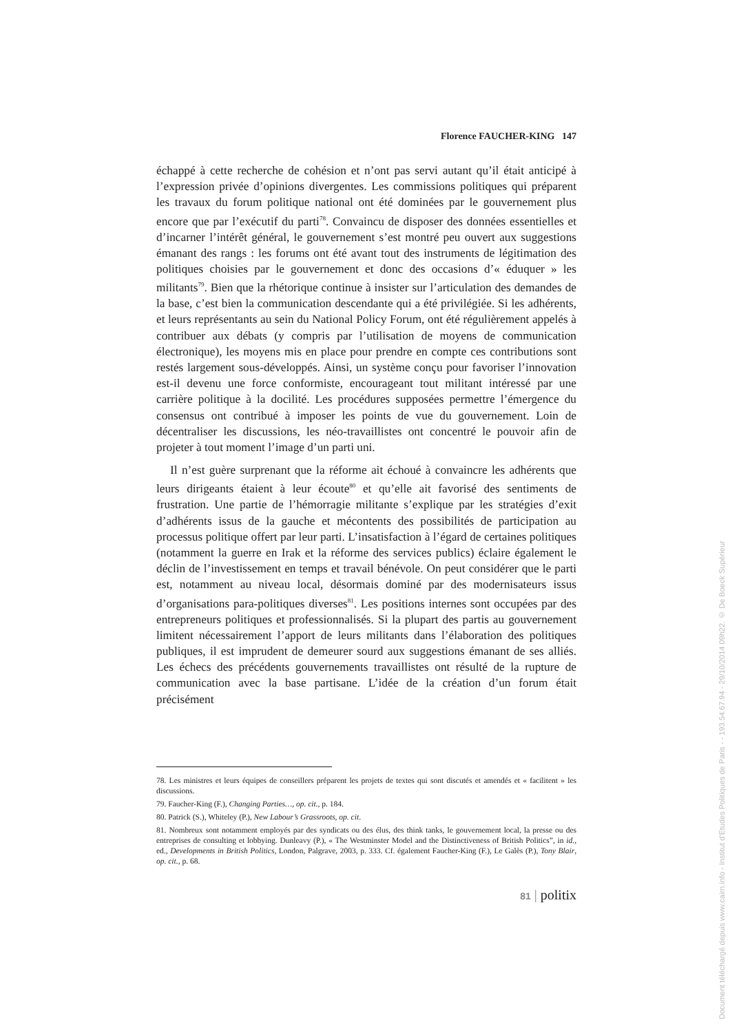Florence FAUCHER-KING 147
échappé à cette recherche de cohésion et n’ont pas servi autant qu’il était anticipé à l’expression privée d’opinions divergentes. Les commissions politiques qui préparent les travaux du forum politique national ont été dominées par le gouvernement plus encore que par l’exécutif du parti<sup>78</sup>. Convaincu de disposer des données essentielles et d’incarner l’intérêt général, le gouvernement s’est montré peu ouvert aux suggestions émanant des rangs : les forums ont été avant tout des instruments de légitimation des politiques choisies par le gouvernement et donc des occasions d’« éduquer » les militants<sup>79</sup>. Bien que la rhétorique continue à insister sur l’articulation des demandes de la base, c’est bien la communication descendante qui a été privilégiée. Si les adhérents, et leurs représentants au sein du National Policy Forum, ont été régulièrement appelés à contribuer aux débats (y compris par l’utilisation de moyens de communication électronique), les moyens mis en place pour prendre en compte ces contributions sont restés largement sous-développés. Ainsi, un système conçu pour favoriser l’innovation est-il devenu une force conformiste, encourageant tout militant intéressé par une carrière politique à la docilité. Les procédures supposées permettre l’émergence du consensus ont contribué à imposer les points de vue du gouvernement. Loin de décentraliser les discussions, les néo-travaillistes ont concentré le pouvoir afin de projeter à tout moment l’image d’un parti uni.
Il n’est guère surprenant que la réforme ait échoué à convaincre les adhérents que leurs dirigeants étaient à leur écoute<sup>80</sup> et qu’elle ait favorisé des sentiments de frustration. Une partie de l’hémorragie militante s’explique par les stratégies d’exit d’adhérents issus de la gauche et mécontents des possibilités de participation au processus politique offert par leur parti. L’insatisfaction à l’égard de certaines politiques (notamment la guerre en Irak et la réforme des services publics) éclaire également le déclin de l’investissement en temps et travail bénévole. On peut considérer que le parti est, notamment au niveau local, désormais dominé par des modernisateurs issus d’organisations para-politiques diverses<sup>81</sup>. Les positions internes sont occupées par des entrepreneurs politiques et professionnalisés. Si la plupart des partis au gouvernement limitent nécessairement l’apport de leurs militants dans l’élaboration des politiques publiques, il est imprudent de demeurer sourd aux suggestions émanant de ses alliés. Les échecs des précédents gouvernements travaillistes ont résulté de la rupture de communication avec la base partisane. L’idée de la création d’un forum était précisément
78. Les ministres et leurs équipes de conseillers préparent les projets de textes qui sont discutés et amendés et « facilitent » les discussions.
79. Faucher-King (F.), Changing Parties…, op. cit., p. 184.
80. Patrick (S.), Whiteley (P.), New Labour’s Grassroots, op. cit.
81. Nombreux sont notamment employés par des syndicats ou des élus, des think tanks, le gouvernement local, la presse ou des entreprises de consulting et lobbying. Dunleavy (P.), « The Westminster Model and the Distinctiveness of British Politics”, in id., ed., Developments in British Politics, London, Palgrave, 2003, p. 333. Cf. également Faucher-King (F.), Le Galès (P.), Tony Blair, op. cit., p. 68.
81 | politix
Document téléchargé depuis www.cairn.info - Institut d'Etudes Politiques de Paris - - 193.54.67.94 - 29/10/2014 09h22. © De Boeck Supérieur